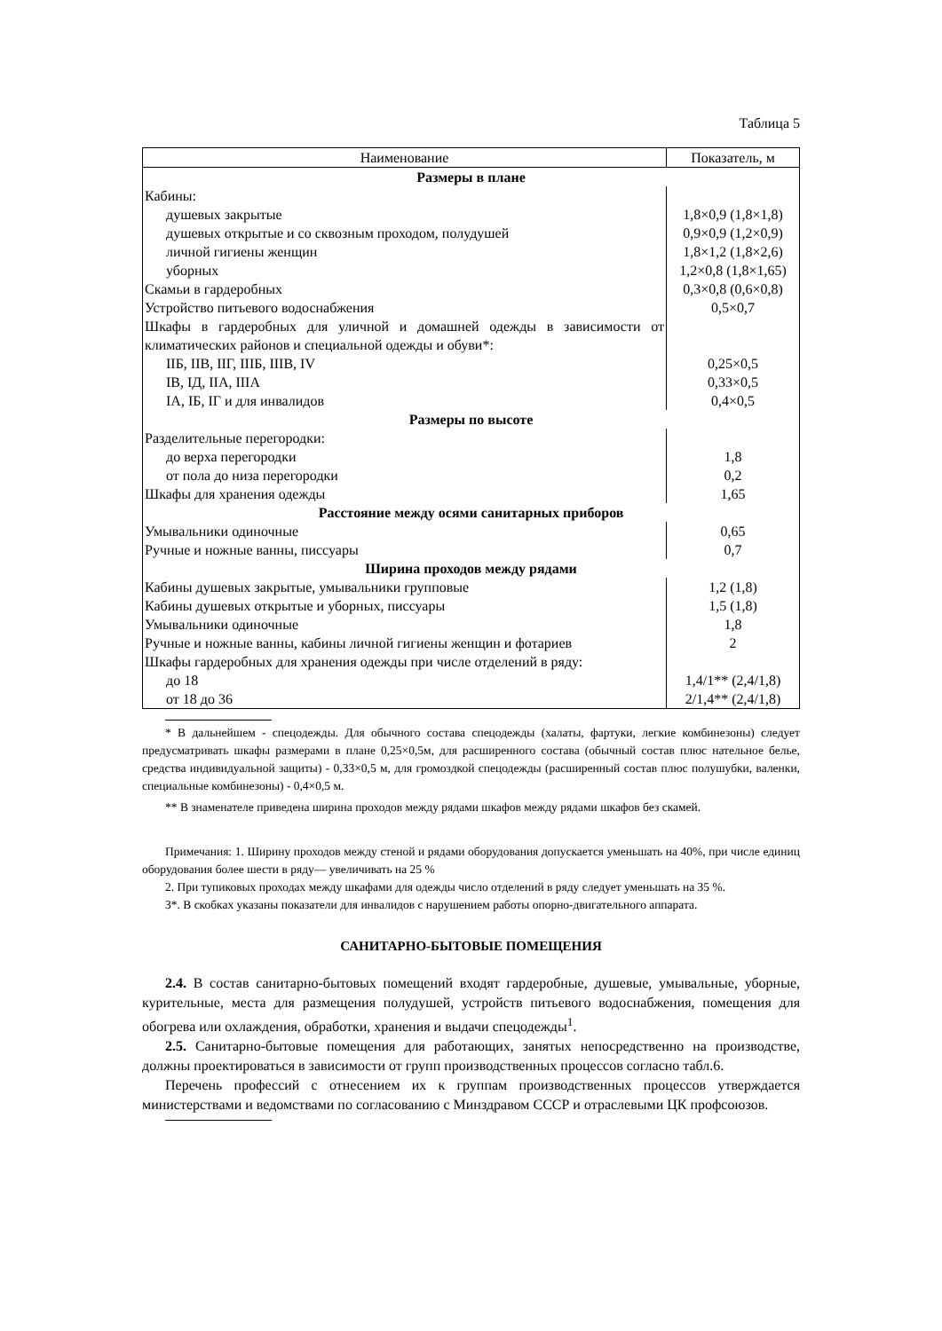Таблица 5
| Наименование | Показатель, м |
| --- | --- |
| Размеры в плане | |
| Кабины: | |
| душевых закрытые | 1,8×0,9 (1,8×1,8) |
| душевых открытые и со сквозным проходом, полудушей | 0,9×0,9 (1,2×0,9) |
| личной гигиены женщин | 1,8×1,2 (1,8×2,6) |
| уборных | 1,2×0,8 (1,8×1,65) |
| Скамьи в гардеробных | 0,3×0,8 (0,6×0,8) |
| Устройство питьевого водоснабжения | 0,5×0,7 |
| Шкафы в гардеробных для уличной и домашней одежды в зависимости от климатических районов и специальной одежды и обуви*: | |
| IIБ, IIВ, IIГ, IIIБ, IIIВ, IV | 0,25×0,5 |
| IВ, IД, IIА, IIIА | 0,33×0,5 |
| IА, IБ, IГ и для инвалидов | 0,4×0,5 |
| Размеры по высоте | |
| Разделительные перегородки: | |
| до верха перегородки | 1,8 |
| от пола до низа перегородки | 0,2 |
| Шкафы для хранения одежды | 1,65 |
| Расстояние между осями санитарных приборов | |
| Умывальники одиночные | 0,65 |
| Ручные и ножные ванны, писсуары | 0,7 |
| Ширина проходов между рядами | |
| Кабины душевых закрытые, умывальники групповые | 1,2 (1,8) |
| Кабины душевых открытые и уборных, писсуары | 1,5 (1,8) |
| Умывальники одиночные | 1,8 |
| Ручные и ножные ванны, кабины личной гигиены женщин и фотариев | 2 |
| Шкафы гардеробных для хранения одежды при числе отделений в ряду: | |
| до 18 | 1,4/1** (2,4/1,8) |
| от 18 до 36 | 2/1,4** (2,4/1,8) |
* В дальнейшем - спецодежды. Для обычного состава спецодежды (халаты, фартуки, легкие комбинезоны) следует предусматривать шкафы размерами в плане 0,25×0,5м, для расширенного состава (обычный состав плюс нательное белье, средства индивидуальной защиты) - 0,33×0,5 м, для громоздкой спецодежды (расширенный состав плюс полушубки, валенки, специальные комбинезоны) - 0,4×0,5 м.
** В знаменателе приведена ширина проходов между рядами шкафов между рядами шкафов без скамей.
Примечания: 1. Ширину проходов между стеной и рядами оборудования допускается уменьшать на 40%, при числе единиц оборудования более шести в ряду— увеличивать на 25 %
2. При тупиковых проходах между шкафами для одежды число отделений в ряду следует уменьшать на 35 %.
3*. В скобках указаны показатели для инвалидов с нарушением работы опорно-двигательного аппарата.
САНИТАРНО-БЫТОВЫЕ ПОМЕЩЕНИЯ
2.4. В состав санитарно-бытовых помещений входят гардеробные, душевые, умывальные, уборные, курительные, места для размещения полудушей, устройств питьевого водоснабжения, помещения для обогрева или охлаждения, обработки, хранения и выдачи спецодежды<sup>1</sup>.
2.5. Санитарно-бытовые помещения для работающих, занятых непосредственно на производстве, должны проектироваться в зависимости от групп производственных процессов согласно табл.6.
Перечень профессий с отнесением их к группам производственных процессов утверждается министерствами и ведомствами по согласованию с Минздравом СССР и отраслевыми ЦК профсоюзов.